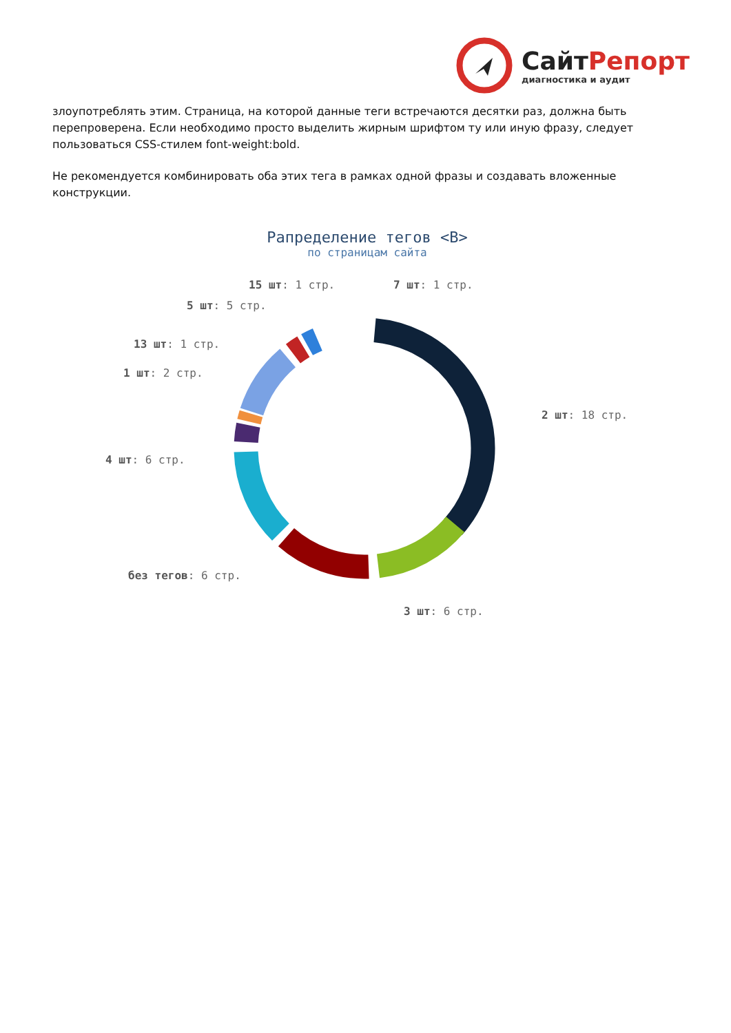СайтРепорт
диагностика и аудит
злоупотреблять этим. Страница, на которой данные теги встречаются десятки раз, должна быть перепроверена. Если необходимо просто выделить жирным шрифтом ту или иную фразу, следует пользоваться CSS-стилем font-weight:bold.
Не рекомендуется комбинировать оба этих тега в рамках одной фразы и создавать вложенные конструкции.
Рапределение тегов <B>
по страницам сайта
15 шт: 1 стр. 7 шт: 1 стр.
5 шт: 5 стр.
13 шт: 1 стр.
1 шт: 2 стр.
2 шт: 18 стр.
4 шт: 6 стр.
без тегов: 6 стр.
3 шт: 6 стр.